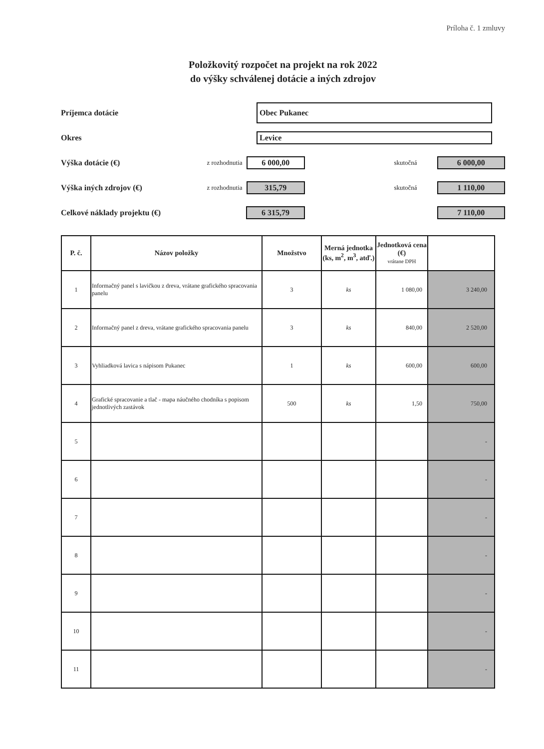Príloha č. 1 zmluvy
Položkovitý rozpočet na projekt na rok 2022
do výšky schválenej dotácie a iných zdrojov
Príjemca dotácie
Obec Pukanec
Okres
Levice
Výška dotácie (€)
z rozhodnutia
6 000,00
skutočná
6 000,00
Výška iných zdrojov (€)
z rozhodnutia
315,79
skutočná
1 110,00
Celkové náklady projektu (€)
6 315,79 7 110,00
| P. č. | Názov položky | Množstvo | Merná jednotka (ks, m<sup>2</sup>, m<sup>3</sup>, atď.) | Jednotková cena (€) vrátane DPH | |
| --- | --- | --- | --- | --- | --- |
| 1 | Informačný panel s lavičkou z dreva, vrátane grafického spracovania panelu | 3 | ks | 1 080,00 | 3 240,00 |
| 2 | Informačný panel z dreva, vrátane grafického spracovania panelu | 3 | ks | 840,00 | 2 520,00 |
| 3 | Vyhliadková lavica s nápisom Pukanec | 1 | ks | 600,00 | 600,00 |
| 4 | Grafické spracovanie a tlač - mapa náučného chodníka s popisom jednotlivých zastávok | 500 | ks | 1,50 | 750,00 |
| 5 | | | | | - |
| 6 | | | | | - |
| 7 | | | | | - |
| 8 | | | | | - |
| 9 | | | | | - |
| 10 | | | | | - |
| 11 | | | | | - |